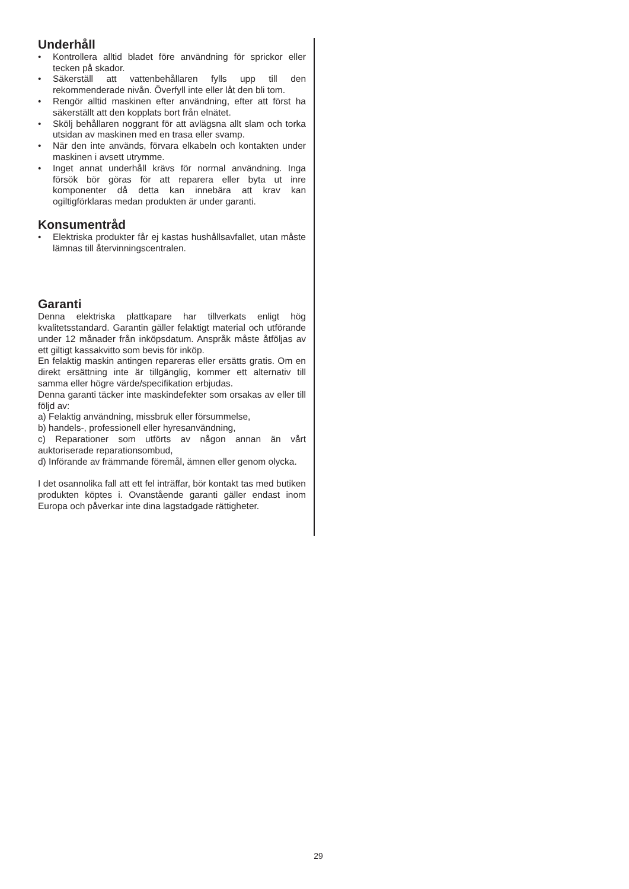Underhåll
• Kontrollera alltid bladet före användning för sprickor eller tecken på skador.
• Säkerställ att vattenbehållaren fylls upp till den rekommenderade nivån. Överfyll inte eller låt den bli tom.
• Rengör alltid maskinen efter användning, efter att först ha säkerställt att den kopplats bort från elnätet.
• Skölj behållaren noggrant för att avlägsna allt slam och torka utsidan av maskinen med en trasa eller svamp.
• När den inte används, förvara elkabeln och kontakten under maskinen i avsett utrymme.
• Inget annat underhåll krävs för normal användning. Inga försök bör göras för att reparera eller byta ut inre komponenter då detta kan innebära att krav kan ogiltigförklaras medan produkten är under garanti.
Konsumentråd
• Elektriska produkter får ej kastas hushållsavfallet, utan måste lämnas till återvinningscentralen.
Garanti
Denna elektriska plattkapare har tillverkats enligt hög kvalitetsstandard. Garantin gäller felaktigt material och utförande under 12 månader från inköpsdatum. Anspråk måste åtföljas av ett giltigt kassakvitto som bevis för inköp.
En felaktig maskin antingen repareras eller ersätts gratis. Om en direkt ersättning inte är tillgänglig, kommer ett alternativ till samma eller högre värde/specifikation erbjudas.
Denna garanti täcker inte maskindefekter som orsakas av eller till följd av:
a) Felaktig användning, missbruk eller försummelse,
b) handels-, professionell eller hyresanvändning,
c) Reparationer som utförts av någon annan än vårt auktoriserade reparationsombud,
d) Införande av främmande föremål, ämnen eller genom olycka.
I det osannolika fall att ett fel inträffar, bör kontakt tas med butiken produkten köptes i. Ovanstående garanti gäller endast inom Europa och påverkar inte dina lagstadgade rättigheter.
29